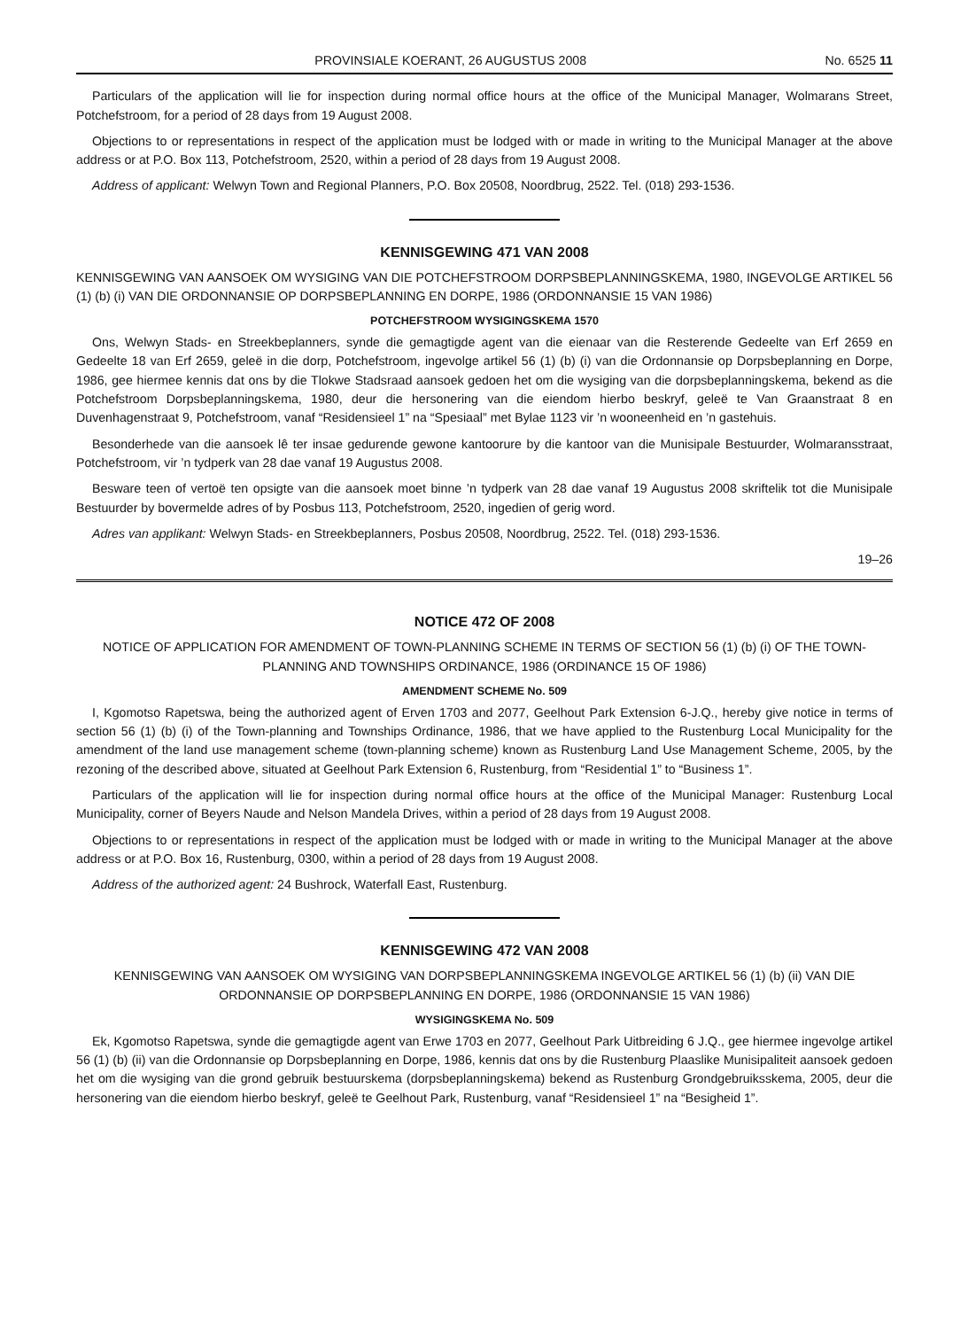PROVINSIALE KOERANT, 26 AUGUSTUS 2008 No. 6525 11
Particulars of the application will lie for inspection during normal office hours at the office of the Municipal Manager, Wolmarans Street, Potchefstroom, for a period of 28 days from 19 August 2008.
Objections to or representations in respect of the application must be lodged with or made in writing to the Municipal Manager at the above address or at P.O. Box 113, Potchefstroom, 2520, within a period of 28 days from 19 August 2008.
Address of applicant: Welwyn Town and Regional Planners, P.O. Box 20508, Noordbrug, 2522. Tel. (018) 293-1536.
KENNISGEWING 471 VAN 2008
KENNISGEWING VAN AANSOEK OM WYSIGING VAN DIE POTCHEFSTROOM DORPSBEPLANNINGSKEMA, 1980, INGEVOLGE ARTIKEL 56 (1) (b) (i) VAN DIE ORDONNANSIE OP DORPSBEPLANNING EN DORPE, 1986 (ORDONNANSIE 15 VAN 1986)
POTCHEFSTROOM WYSIGINGSKEMA 1570
Ons, Welwyn Stads- en Streekbeplanners, synde die gemagtigde agent van die eienaar van die Resterende Gedeelte van Erf 2659 en Gedeelte 18 van Erf 2659, geleë in die dorp, Potchefstroom, ingevolge artikel 56 (1) (b) (i) van die Ordonnansie op Dorpsbeplanning en Dorpe, 1986, gee hiermee kennis dat ons by die Tlokwe Stadsraad aansoek gedoen het om die wysiging van die dorpsbeplanningskema, bekend as die Potchefstroom Dorpsbeplanningskema, 1980, deur die hersonering van die eiendom hierbo beskryf, geleë te Van Graanstraat 8 en Duvenhagenstraat 9, Potchefstroom, vanaf “Residensieel 1” na “Spesiaal” met Bylae 1123 vir ’n wooneenheid en ’n gastehuis.
Besonderhede van die aansoek lê ter insae gedurende gewone kantoorure by die kantoor van die Munisipale Bestuurder, Wolmaransstraat, Potchefstroom, vir ’n tydperk van 28 dae vanaf 19 Augustus 2008.
Besware teen of vertoë ten opsigte van die aansoek moet binne ’n tydperk van 28 dae vanaf 19 Augustus 2008 skriftelik tot die Munisipale Bestuurder by bovermelde adres of by Posbus 113, Potchefstroom, 2520, ingedien of gerig word.
Adres van applikant: Welwyn Stads- en Streekbeplanners, Posbus 20508, Noordbrug, 2522. Tel. (018) 293-1536.
19–26
NOTICE 472 OF 2008
NOTICE OF APPLICATION FOR AMENDMENT OF TOWN-PLANNING SCHEME IN TERMS OF SECTION 56 (1) (b) (i) OF THE TOWN-PLANNING AND TOWNSHIPS ORDINANCE, 1986 (ORDINANCE 15 OF 1986)
AMENDMENT SCHEME No. 509
I, Kgomotso Rapetswa, being the authorized agent of Erven 1703 and 2077, Geelhout Park Extension 6-J.Q., hereby give notice in terms of section 56 (1) (b) (i) of the Town-planning and Townships Ordinance, 1986, that we have applied to the Rustenburg Local Municipality for the amendment of the land use management scheme (town-planning scheme) known as Rustenburg Land Use Management Scheme, 2005, by the rezoning of the described above, situated at Geelhout Park Extension 6, Rustenburg, from “Residential 1” to “Business 1”.
Particulars of the application will lie for inspection during normal office hours at the office of the Municipal Manager: Rustenburg Local Municipality, corner of Beyers Naude and Nelson Mandela Drives, within a period of 28 days from 19 August 2008.
Objections to or representations in respect of the application must be lodged with or made in writing to the Municipal Manager at the above address or at P.O. Box 16, Rustenburg, 0300, within a period of 28 days from 19 August 2008.
Address of the authorized agent: 24 Bushrock, Waterfall East, Rustenburg.
KENNISGEWING 472 VAN 2008
KENNISGEWING VAN AANSOEK OM WYSIGING VAN DORPSBEPLANNINGSKEMA INGEVOLGE ARTIKEL 56 (1) (b) (ii) VAN DIE ORDONNANSIE OP DORPSBEPLANNING EN DORPE, 1986 (ORDONNANSIE 15 VAN 1986)
WYSIGINGSKEMA No. 509
Ek, Kgomotso Rapetswa, synde die gemagtigde agent van Erwe 1703 en 2077, Geelhout Park Uitbreiding 6 J.Q., gee hiermee ingevolge artikel 56 (1) (b) (ii) van die Ordonnansie op Dorpsbeplanning en Dorpe, 1986, kennis dat ons by die Rustenburg Plaaslike Munisipaliteit aansoek gedoen het om die wysiging van die grond gebruik bestuurskema (dorpsbeplanningskema) bekend as Rustenburg Grondgebruiksskema, 2005, deur die hersonering van die eiendom hierbo beskryf, geleë te Geelhout Park, Rustenburg, vanaf “Residensieel 1” na “Besigheid 1”.